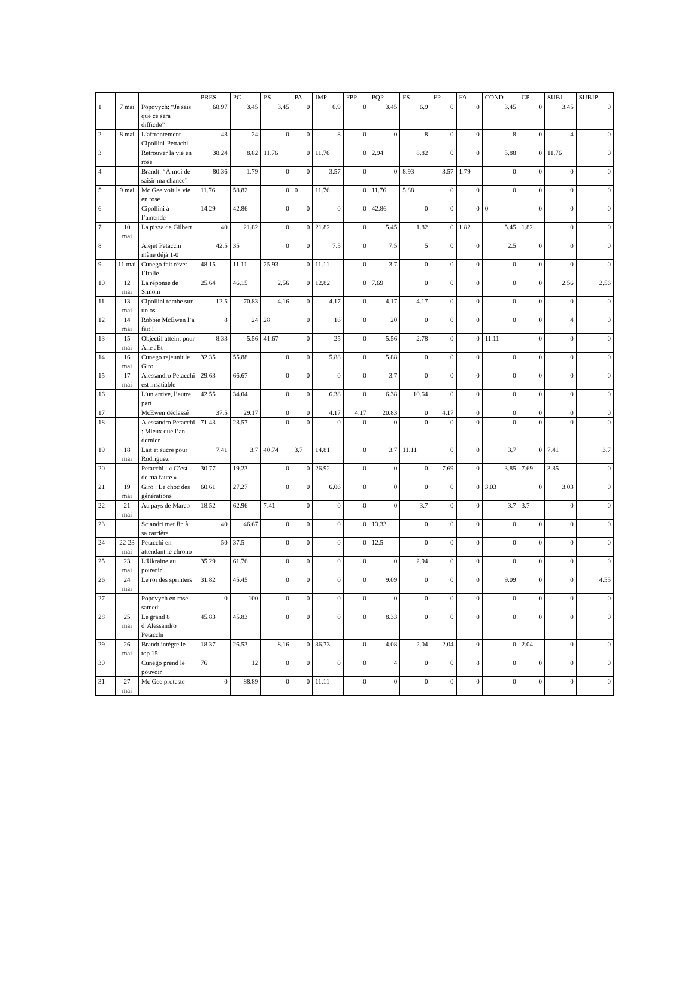| | | | PRES | PC | PS | PA | IMP | FPP | PQP | FS | FP | FA | COND | CP | SUBJ | SUBJP |
| --- | --- | --- | --- | --- | --- | --- | --- | --- | --- | --- | --- | --- | --- | --- | --- | --- |
| 1 | 7 mai | Popovych: “Je sais que ce sera difficile” | 68.97 | 3.45 | 3.45 | 0 | 6.9 | 0 | 3.45 | 6.9 | 0 | 0 | 3.45 | 0 | 3.45 | 0 |
| 2 | 8 mai | L’affrontement Cipollini-Pettachi | 48 | 24 | 0 | 0 | 8 | 0 | 0 | 8 | 0 | 0 | 8 | 0 | 4 | 0 |
| 3 | | Retrouver la vie en rose | 38.24 | 8.82 | 11.76 | 0 | 11.76 | 0 | 2.94 | 8.82 | 0 | 0 | 5.88 | 0 | 11.76 | 0 |
| 4 | | Brandt: “À moi de saisir ma chance” | 80.36 | 1.79 | 0 | 0 | 3.57 | 0 | 0 | 8.93 | 3.57 | 1.79 | 0 | 0 | 0 | 0 |
| 5 | 9 mai | Mc Gee voit la vie en rose | 11.76 | 58.82 | 0 | 0 | 11.76 | 0 | 11.76 | 5.88 | 0 | 0 | 0 | 0 | 0 | 0 |
| 6 | | Cipollini à l’amende | 14.29 | 42.86 | 0 | 0 | 0 | 0 | 42.86 | 0 | 0 | 0 | 0 | 0 | 0 | 0 |
| 7 | 10 mai | La pizza de Gilbert | 40 | 21.82 | 0 | 0 | 21.82 | 0 | 5.45 | 1.82 | 0 | 1.82 | 5.45 | 1.82 | 0 | 0 |
| 8 | | Alejet Petacchi mène déjà 1-0 | 42.5 | 35 | 0 | 0 | 7.5 | 0 | 7.5 | 5 | 0 | 0 | 2.5 | 0 | 0 | 0 |
| 9 | 11 mai | Cunego fait rêver l’Italie | 48.15 | 11.11 | 25.93 | 0 | 11.11 | 0 | 3.7 | 0 | 0 | 0 | 0 | 0 | 0 | 0 |
| 10 | 12 mai | La réponse de Simoni | 25.64 | 46.15 | 2.56 | 0 | 12.82 | 0 | 7.69 | 0 | 0 | 0 | 0 | 0 | 2.56 | 2.56 |
| 11 | 13 mai | Cipollini tombe sur un os | 12.5 | 70.83 | 4.16 | 0 | 4.17 | 0 | 4.17 | 4.17 | 0 | 0 | 0 | 0 | 0 | 0 |
| 12 | 14 mai | Robbie McEwen l’a fait ! | 8 | 24 | 28 | 0 | 16 | 0 | 20 | 0 | 0 | 0 | 0 | 0 | 4 | 0 |
| 13 | 15 mai | Objectif atteint pour Alle JEt | 8.33 | 5.56 | 41.67 | 0 | 25 | 0 | 5.56 | 2.78 | 0 | 0 | 11.11 | 0 | 0 | 0 |
| 14 | 16 mai | Cunego rajeunit le Giro | 32.35 | 55.88 | 0 | 0 | 5.88 | 0 | 5.88 | 0 | 0 | 0 | 0 | 0 | 0 | 0 |
| 15 | 17 mai | Alessandro Petacchi est insatiable | 29.63 | 66.67 | 0 | 0 | 0 | 0 | 3.7 | 0 | 0 | 0 | 0 | 0 | 0 | 0 |
| 16 | | L’un arrive, l’autre part | 42.55 | 34.04 | 0 | 0 | 6.38 | 0 | 6.38 | 10.64 | 0 | 0 | 0 | 0 | 0 | 0 |
| 17 | | McEwen déclassé | 37.5 | 29.17 | 0 | 0 | 4.17 | 4.17 | 20.83 | 0 | 4.17 | 0 | 0 | 0 | 0 | 0 |
| 18 | | Alessandro Petacchi : Mieux que l’an dernier | 71.43 | 28.57 | 0 | 0 | 0 | 0 | 0 | 0 | 0 | 0 | 0 | 0 | 0 | 0 |
| 19 | 18 mai | Lait et sucre pour Rodriguez | 7.41 | 3.7 | 40.74 | 3.7 | 14.81 | 0 | 3.7 | 11.11 | 0 | 0 | 3.7 | 0 | 7.41 | 3.7 |
| 20 | | Petacchi : « C’est de ma faute » | 30.77 | 19.23 | 0 | 0 | 26.92 | 0 | 0 | 0 | 7.69 | 0 | 3.85 | 7.69 | 3.85 | 0 |
| 21 | 19 mai | Giro : Le choc des générations | 60.61 | 27.27 | 0 | 0 | 6.06 | 0 | 0 | 0 | 0 | 0 | 3.03 | 0 | 3.03 | 0 |
| 22 | 21 mai | Au pays de Marco | 18.52 | 62.96 | 7.41 | 0 | 0 | 0 | 0 | 3.7 | 0 | 0 | 3.7 | 3.7 | 0 | 0 |
| 23 | | Sciandri met fin à sa carrière | 40 | 46.67 | 0 | 0 | 0 | 0 | 13.33 | 0 | 0 | 0 | 0 | 0 | 0 | 0 |
| 24 | 22-23 mai | Petacchi en attendant le chrono | 50 | 37.5 | 0 | 0 | 0 | 0 | 12.5 | 0 | 0 | 0 | 0 | 0 | 0 | 0 |
| 25 | 23 mai | L’Ukraine au pouvoir | 35.29 | 61.76 | 0 | 0 | 0 | 0 | 0 | 2.94 | 0 | 0 | 0 | 0 | 0 | 0 |
| 26 | 24 mai | Le roi des sprinters | 31.82 | 45.45 | 0 | 0 | 0 | 0 | 9.09 | 0 | 0 | 0 | 9.09 | 0 | 0 | 4.55 |
| 27 | | Popovych en rose samedi | 0 | 100 | 0 | 0 | 0 | 0 | 0 | 0 | 0 | 0 | 0 | 0 | 0 | 0 |
| 28 | 25 mai | Le grand 8 d’Alessandro Petacchi | 45.83 | 45.83 | 0 | 0 | 0 | 0 | 8.33 | 0 | 0 | 0 | 0 | 0 | 0 | 0 |
| 29 | 26 mai | Brandt intègre le top 15 | 18.37 | 26.53 | 8.16 | 0 | 36.73 | 0 | 4.08 | 2.04 | 2.04 | 0 | 0 | 2.04 | 0 | 0 |
| 30 | | Cunego prend le pouvoir | 76 | 12 | 0 | 0 | 0 | 0 | 4 | 0 | 0 | 8 | 0 | 0 | 0 | 0 |
| 31 | 27 mai | Mc Gee proteste | 0 | 88.89 | 0 | 0 | 11.11 | 0 | 0 | 0 | 0 | 0 | 0 | 0 | 0 | 0 |